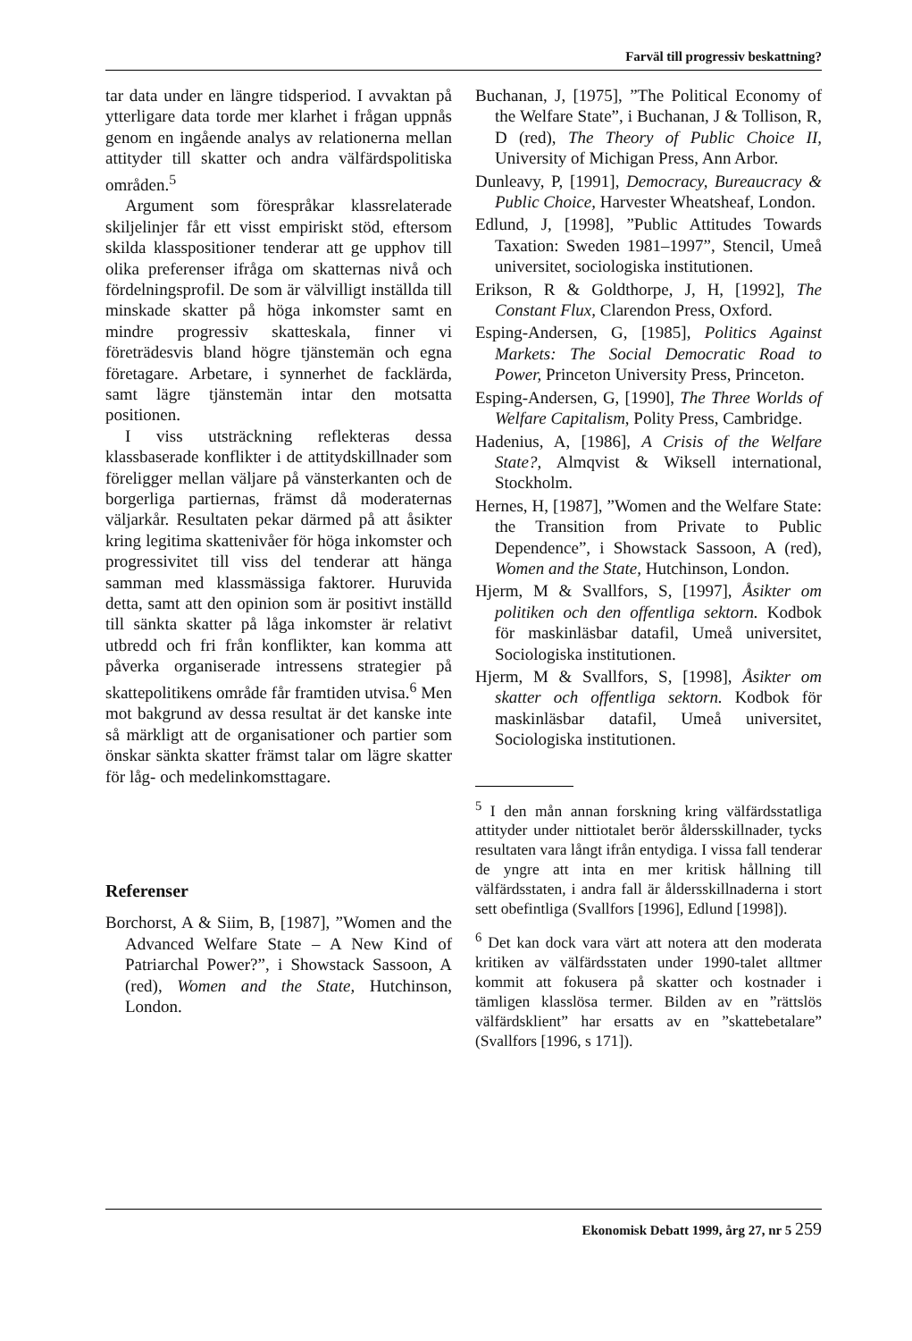Farväl till progressiv beskattning?
tar data under en längre tidsperiod. I avvaktan på ytterligare data torde mer klarhet i frågan uppnås genom en ingående analys av relationerna mellan attityder till skatter och andra välfärdspolitiska områden.<sup>5</sup>
Argument som förespråkar klassrelaterade skiljelinjer får ett visst empiriskt stöd, eftersom skilda klasspositioner tenderar att ge upphov till olika preferenser ifråga om skatternas nivå och fördelningsprofil. De som är välvilligt inställda till minskade skatter på höga inkomster samt en mindre progressiv skatteskala, finner vi företrädesvis bland högre tjänstemän och egna företagare. Arbetare, i synnerhet de facklärda, samt lägre tjänstemän intar den motsatta positionen.
I viss utsträckning reflekteras dessa klassbaserade konflikter i de attitydskillnader som föreligger mellan väljare på vänsterkanten och de borgerliga partiernas, främst då moderaternas väljarkår. Resultaten pekar därmed på att åsikter kring legitima skattenivåer för höga inkomster och progressivitet till viss del tenderar att hänga samman med klassmässiga faktorer. Huruvida detta, samt att den opinion som är positivt inställd till sänkta skatter på låga inkomster är relativt utbredd och fri från konflikter, kan komma att påverka organiserade intressens strategier på skattepolitikens område får framtiden utvisa.<sup>6</sup> Men mot bakgrund av dessa resultat är det kanske inte så märkligt att de organisationer och partier som önskar sänkta skatter främst talar om lägre skatter för låg- och medelinkomsttagare.
Referenser
Borchorst, A & Siim, B, [1987], ”Women and the Advanced Welfare State – A New Kind of Patriarchal Power?”, i Showstack Sassoon, A (red), Women and the State, Hutchinson, London.
Buchanan, J, [1975], ”The Political Economy of the Welfare State”, i Buchanan, J & Tollison, R, D (red), The Theory of Public Choice II, University of Michigan Press, Ann Arbor.
Dunleavy, P, [1991], Democracy, Bureaucracy & Public Choice, Harvester Wheatsheaf, London.
Edlund, J, [1998], ”Public Attitudes Towards Taxation: Sweden 1981–1997”, Stencil, Umeå universitet, sociologiska institutionen.
Erikson, R & Goldthorpe, J, H, [1992], The Constant Flux, Clarendon Press, Oxford.
Esping-Andersen, G, [1985], Politics Against Markets: The Social Democratic Road to Power, Princeton University Press, Princeton.
Esping-Andersen, G, [1990], The Three Worlds of Welfare Capitalism, Polity Press, Cambridge.
Hadenius, A, [1986], A Crisis of the Welfare State?, Almqvist & Wiksell international, Stockholm.
Hernes, H, [1987], ”Women and the Welfare State: the Transition from Private to Public Dependence”, i Showstack Sassoon, A (red), Women and the State, Hutchinson, London.
Hjerm, M & Svallfors, S, [1997], Åsikter om politiken och den offentliga sektorn. Kodbok för maskinläsbar datafil, Umeå universitet, Sociologiska institutionen.
Hjerm, M & Svallfors, S, [1998], Åsikter om skatter och offentliga sektorn. Kodbok för maskinläsbar datafil, Umeå universitet, Sociologiska institutionen.
<sup>5</sup> I den mån annan forskning kring välfärdsstatliga attityder under nittiotalet berör åldersskillnader, tycks resultaten vara långt ifrån entydiga. I vissa fall tenderar de yngre att inta en mer kritisk hållning till välfärdsstaten, i andra fall är åldersskillnaderna i stort sett obefintliga (Svallfors [1996], Edlund [1998]).
<sup>6</sup> Det kan dock vara värt att notera att den moderata kritiken av välfärdsstaten under 1990-talet alltmer kommit att fokusera på skatter och kostnader i tämligen klasslösa termer. Bilden av en ”rättslös välfärdsklient” har ersatts av en ”skattebetalare” (Svallfors [1996, s 171]).
Ekonomisk Debatt 1999, årg 27, nr 5 259